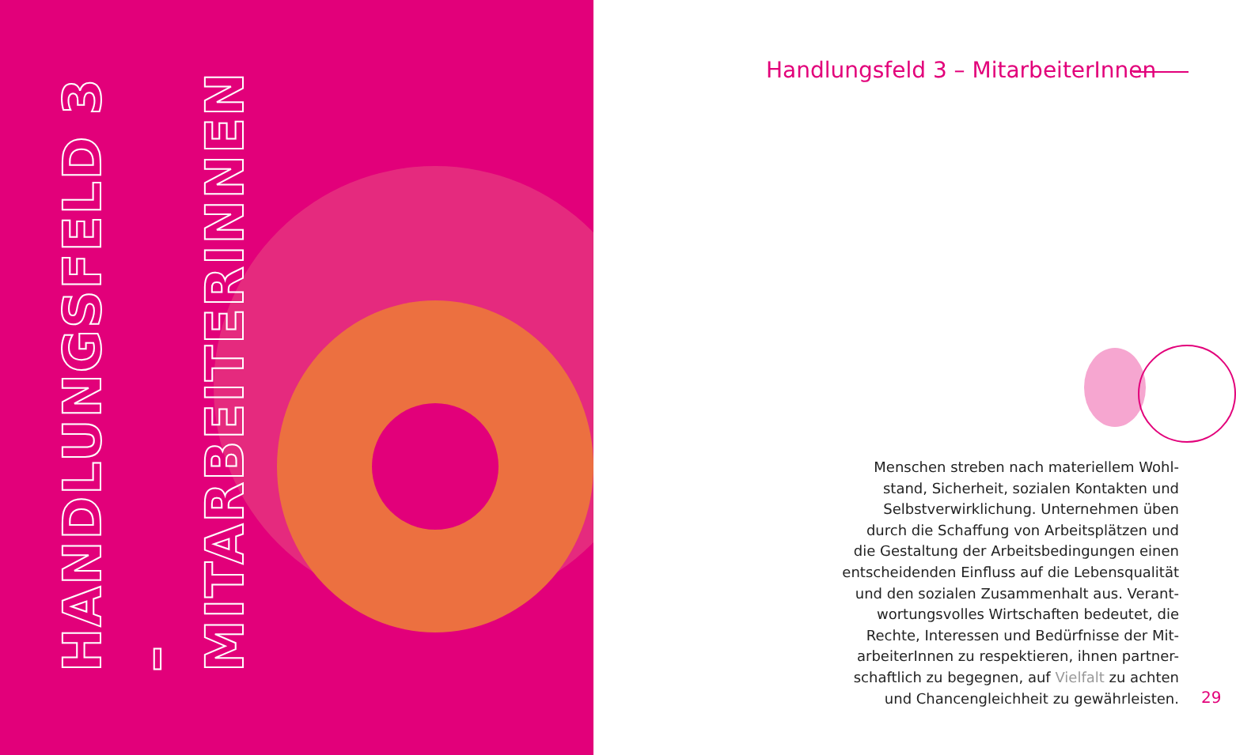HANDLUNGSFELD 3 –
MITARBEITERINNEN
Handlungsfeld 3 – MitarbeiterInnen
Menschen streben nach materiellem Wohl-
stand, Sicherheit, sozialen Kontakten und
Selbstverwirklichung. Unternehmen üben
durch die Schaffung von Arbeitsplätzen und
die Gestaltung der Arbeitsbedingungen einen
entscheidenden Einfluss auf die Lebensqualität
und den sozialen Zusammenhalt aus. Verant-
wortungsvolles Wirtschaften bedeutet, die
Rechte, Interessen und Bedürfnisse der Mit-
arbeiterInnen zu respektieren, ihnen partner-
schaftlich zu begegnen, auf Vielfalt zu achten
und Chancengleichheit zu gewährleisten.
29